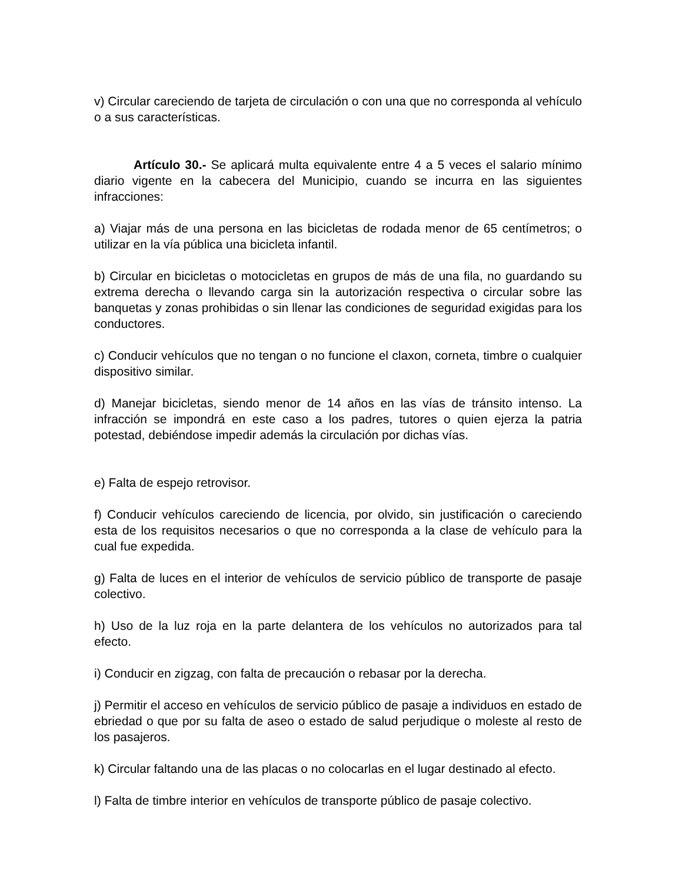v) Circular careciendo de tarjeta de circulación o con una que no corresponda al vehículo o a sus características.
Artículo 30.- Se aplicará multa equivalente entre 4 a 5 veces el salario mínimo diario vigente en la cabecera del Municipio, cuando se incurra en las siguientes infracciones:
a) Viajar más de una persona en las bicicletas de rodada menor de 65 centímetros; o utilizar en la vía pública una bicicleta infantil.
b) Circular en bicicletas o motocicletas en grupos de más de una fila, no guardando su extrema derecha o llevando carga sin la autorización respectiva o circular sobre las banquetas y zonas prohibidas o sin llenar las condiciones de seguridad exigidas para los conductores.
c) Conducir vehículos que no tengan o no funcione el claxon, corneta, timbre o cualquier dispositivo similar.
d) Manejar bicicletas, siendo menor de 14 años en las vías de tránsito intenso. La infracción se impondrá en este caso a los padres, tutores o quien ejerza la patria potestad, debiéndose impedir además la circulación por dichas vías.
e) Falta de espejo retrovisor.
f) Conducir vehículos careciendo de licencia, por olvido, sin justificación o careciendo esta de los requisitos necesarios o que no corresponda a la clase de vehículo para la cual fue expedida.
g) Falta de luces en el interior de vehículos de servicio público de transporte de pasaje colectivo.
h) Uso de la luz roja en la parte delantera de los vehículos no autorizados para tal efecto.
i) Conducir en zigzag, con falta de precaución o rebasar por la derecha.
j) Permitir el acceso en vehículos de servicio público de pasaje a individuos en estado de ebriedad o que por su falta de aseo o estado de salud perjudique o moleste al resto de los pasajeros.
k) Circular faltando una de las placas o no colocarlas en el lugar destinado al efecto.
l) Falta de timbre interior en vehículos de transporte público de pasaje colectivo.